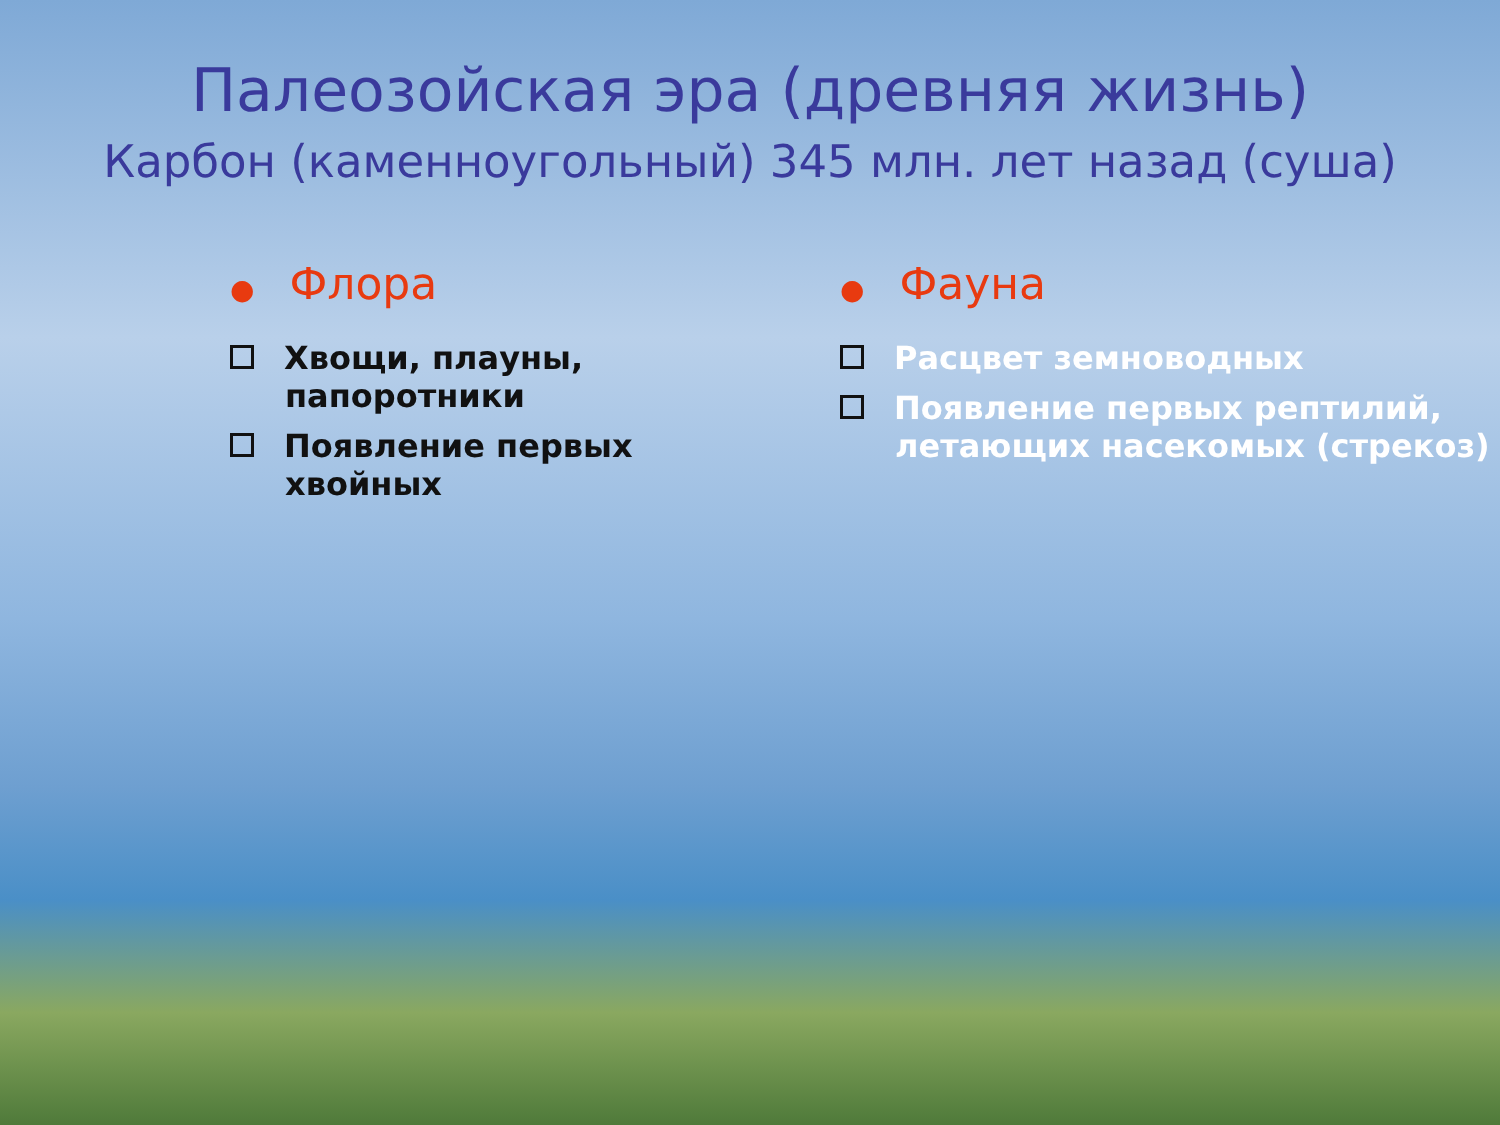Палеозойская эра (древняя жизнь)
Карбон (каменноугольный) 345 млн. лет назад (суша)
● Флора
Хвощи, плауны, папоротники
Появление первых хвойных
● Фауна
Расцвет земноводных
Появление первых рептилий, летающих насекомых (стрекоз)